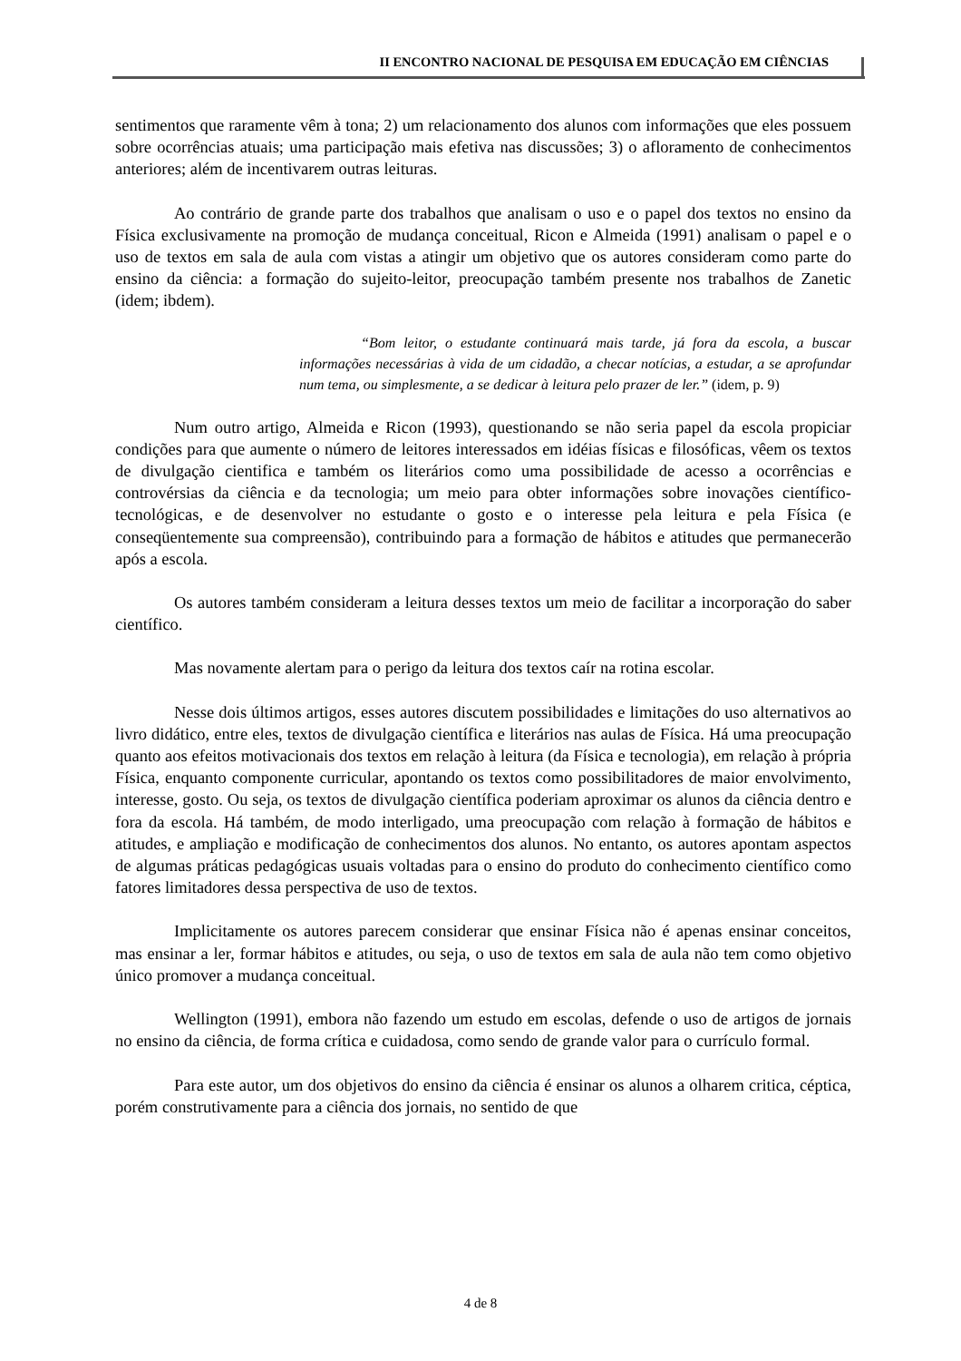II ENCONTRO NACIONAL DE PESQUISA EM EDUCAÇÃO EM CIÊNCIAS
sentimentos que raramente vêm à tona; 2) um relacionamento dos alunos com informações que eles possuem sobre ocorrências atuais; uma participação mais efetiva nas discussões; 3) o afloramento de conhecimentos anteriores; além de incentivarem outras leituras.
Ao contrário de grande parte dos trabalhos que analisam o uso e o papel dos textos no ensino da Física exclusivamente na promoção de mudança conceitual, Ricon e Almeida (1991) analisam o papel e o uso de textos em sala de aula com vistas a atingir um objetivo que os autores consideram como parte do ensino da ciência: a formação do sujeito-leitor, preocupação também presente nos trabalhos de Zanetic (idem; ibdem).
“Bom leitor, o estudante continuará mais tarde, já fora da escola, a buscar informações necessárias à vida de um cidadão, a checar notícias, a estudar, a se aprofundar num tema, ou simplesmente, a se dedicar à leitura pelo prazer de ler.” (idem, p. 9)
Num outro artigo, Almeida e Ricon (1993), questionando se não seria papel da escola propiciar condições para que aumente o número de leitores interessados em idéias físicas e filosóficas, vêem os textos de divulgação cientifica e também os literários como uma possibilidade de acesso a ocorrências e controvérsias da ciência e da tecnologia; um meio para obter informações sobre inovações científico-tecnológicas, e de desenvolver no estudante o gosto e o interesse pela leitura e pela Física (e conseqüentemente sua compreensão), contribuindo para a formação de hábitos e atitudes que permanecerão após a escola.
Os autores também consideram a leitura desses textos um meio de facilitar a incorporação do saber científico.
Mas novamente alertam para o perigo da leitura dos textos caír na rotina escolar.
Nesse dois últimos artigos, esses autores discutem possibilidades e limitações do uso alternativos ao livro didático, entre eles, textos de divulgação científica e literários nas aulas de Física. Há uma preocupação quanto aos efeitos motivacionais dos textos em relação à leitura (da Física e tecnologia), em relação à própria Física, enquanto componente curricular, apontando os textos como possibilitadores de maior envolvimento, interesse, gosto. Ou seja, os textos de divulgação científica poderiam aproximar os alunos da ciência dentro e fora da escola. Há também, de modo interligado, uma preocupação com relação à formação de hábitos e atitudes, e ampliação e modificação de conhecimentos dos alunos. No entanto, os autores apontam aspectos de algumas práticas pedagógicas usuais voltadas para o ensino do produto do conhecimento científico como fatores limitadores dessa perspectiva de uso de textos.
Implicitamente os autores parecem considerar que ensinar Física não é apenas ensinar conceitos, mas ensinar a ler, formar hábitos e atitudes, ou seja, o uso de textos em sala de aula não tem como objetivo único promover a mudança conceitual.
Wellington (1991), embora não fazendo um estudo em escolas, defende o uso de artigos de jornais no ensino da ciência, de forma crítica e cuidadosa, como sendo de grande valor para o currículo formal.
Para este autor, um dos objetivos do ensino da ciência é ensinar os alunos a olharem critica, céptica, porém construtivamente para a ciência dos jornais, no sentido de que
4 de 8